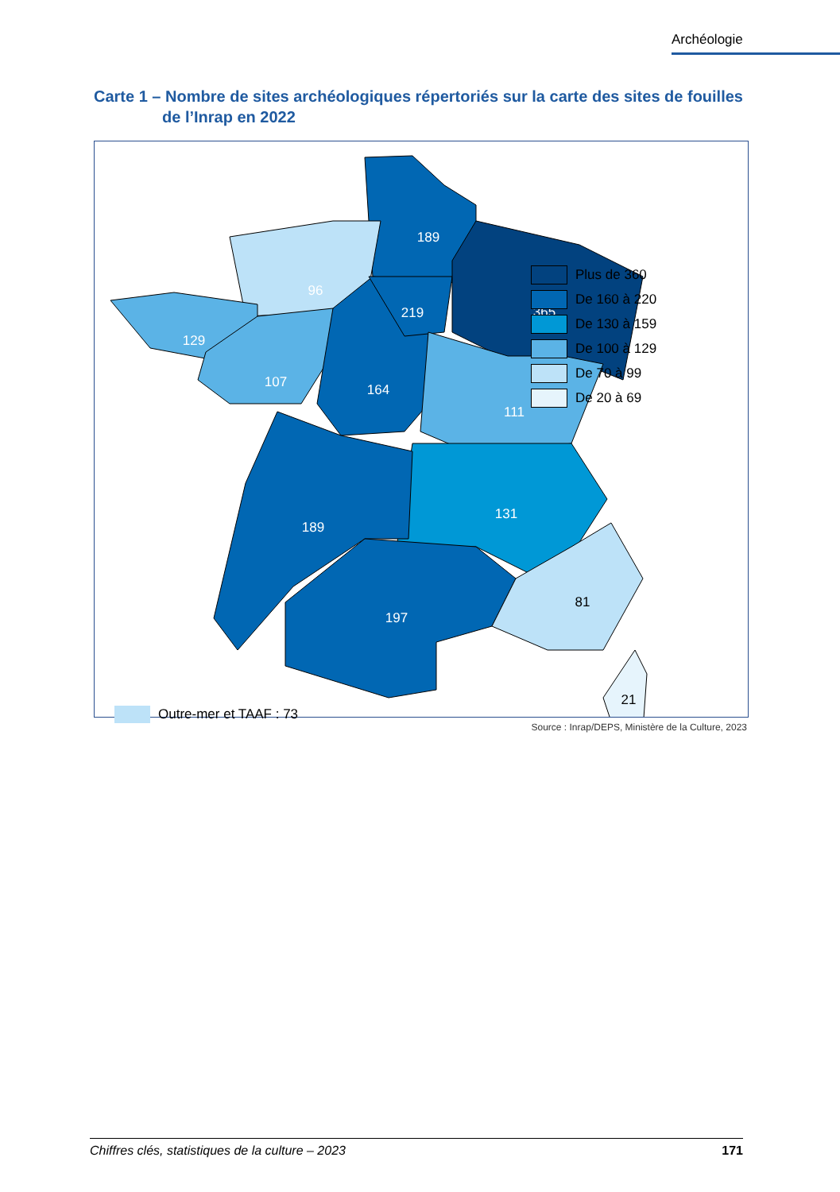Archéologie
Carte 1 – Nombre de sites archéologiques répertoriés sur la carte des sites de fouilles
de l’Inrap en 2022
189
96
129
107
164
219
365
111
131
189
197
81
21
Outre-mer et TAAF : 73
Plus de 360
De 160 à 220
De 130 à 159
De 100 à 129
De 70 à 99
De 20 à 69
Source : Inrap/DEPS, Ministère de la Culture, 2023
Chiffres clés, statistiques de la culture – 2023 171